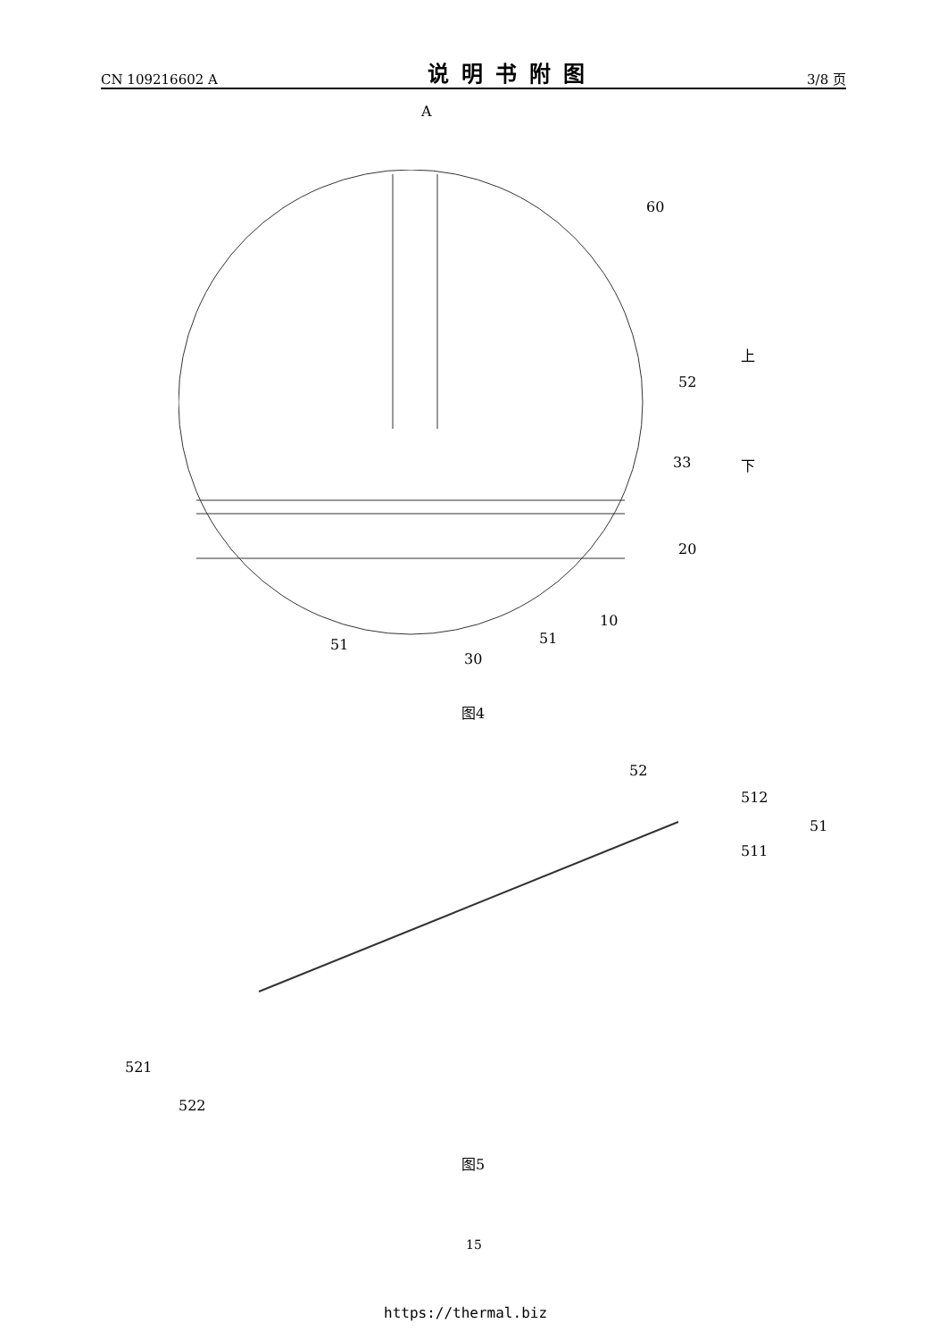CN 109216602 A 说明书附图 3/8 页
A
60
52
33
20
10
51
51
30
上
下
图4
52
512
51
511
521
522
图5
15
https://thermal.biz